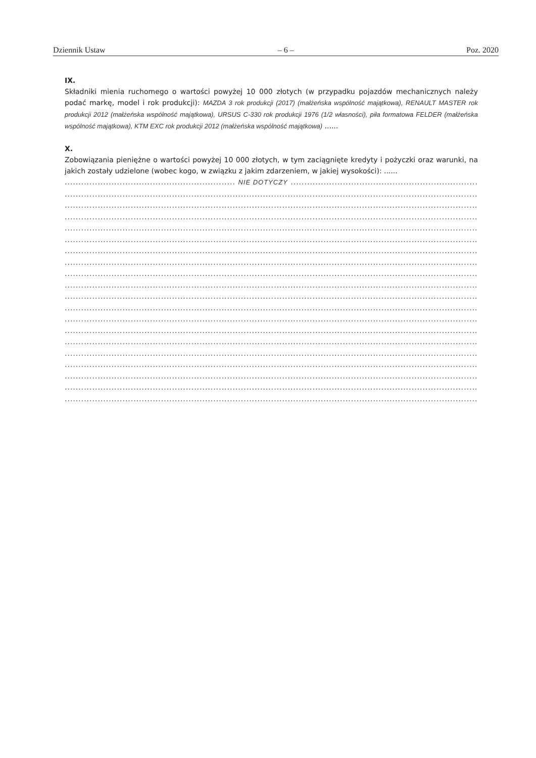Dziennik Ustaw – 6 – Poz. 2020
IX.
Składniki mienia ruchomego o wartości powyżej 10 000 złotych (w przypadku pojazdów mechanicznych należy podać markę, model i rok produkcji): MAZDA 3 rok produkcji (2017) (małżeńska wspólność majątkowa), RENAULT MASTER rok produkcji 2012 (małżeńska wspólność majątkowa), URSUS C-330 rok produkcji 1976 (1/2 własności), piła formatowa FELDER (małżeńska wspólność majątkowa), KTM EXC rok produkcji 2012 (małżeńska wspólność majątkowa) ......
X.
Zobowiązania pieniężne o wartości powyżej 10 000 złotych, w tym zaciągnięte kredyty i pożyczki oraz warunki, na jakich zostały udzielone (wobec kogo, w związku z jakim zdarzeniem, w jakiej wysokości): ......
.............................................................. NIE DOTYCZY ..................................................................................................
..........................................................................................................................................................................................
..........................................................................................................................................................................................
..........................................................................................................................................................................................
..........................................................................................................................................................................................
..........................................................................................................................................................................................
..........................................................................................................................................................................................
..........................................................................................................................................................................................
..........................................................................................................................................................................................
..........................................................................................................................................................................................
..........................................................................................................................................................................................
..........................................................................................................................................................................................
..........................................................................................................................................................................................
..........................................................................................................................................................................................
..........................................................................................................................................................................................
..........................................................................................................................................................................................
..........................................................................................................................................................................................
..........................................................................................................................................................................................
..........................................................................................................................................................................................
..........................................................................................................................................................................................